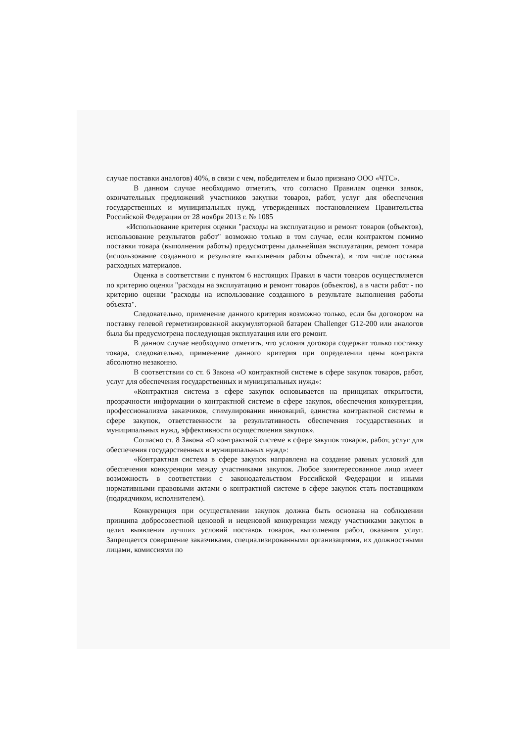случае поставки аналогов) 40%, в связи с чем, победителем и было признано ООО «ЧТС».
В данном случае необходимо отметить, что согласно Правилам оценки заявок, окончательных предложений участников закупки товаров, работ, услуг для обеспечения государственных и муниципальных нужд, утвержденных постановлением Правительства Российской Федерации от 28 ноября 2013 г. № 1085
«Использование критерия оценки "расходы на эксплуатацию и ремонт товаров (объектов), использование результатов работ" возможно только в том случае, если контрактом помимо поставки товара (выполнения работы) предусмотрены дальнейшая эксплуатация, ремонт товара (использование созданного в результате выполнения работы объекта), в том числе поставка расходных материалов.
Оценка в соответствии с пунктом 6 настоящих Правил в части товаров осуществляется по критерию оценки "расходы на эксплуатацию и ремонт товаров (объектов), а в части работ - по критерию оценки "расходы на использование созданного в результате выполнения работы объекта".
Следовательно, применение данного критерия возможно только, если бы договором на поставку гелевой герметизированной аккумуляторной батареи Challenger G12-200 или аналогов была бы предусмотрена последующая эксплуатация или его ремонт.
В данном случае необходимо отметить, что условия договора содержат только поставку товара, следовательно, применение данного критерия при определении цены контракта абсолютно незаконно.
В соответствии со ст. 6 Закона «О контрактной системе в сфере закупок товаров, работ, услуг для обеспечения государственных и муниципальных нужд»:
«Контрактная система в сфере закупок основывается на принципах открытости, прозрачности информации о контрактной системе в сфере закупок, обеспечения конкуренции, профессионализма заказчиков, стимулирования инноваций, единства контрактной системы в сфере закупок, ответственности за результативность обеспечения государственных и муниципальных нужд, эффективности осуществления закупок».
Согласно ст. 8 Закона «О контрактной системе в сфере закупок товаров, работ, услуг для обеспечения государственных и муниципальных нужд»:
«Контрактная система в сфере закупок направлена на создание равных условий для обеспечения конкуренции между участниками закупок. Любое заинтересованное лицо имеет возможность в соответствии с законодательством Российской Федерации и иными нормативными правовыми актами о контрактной системе в сфере закупок стать поставщиком (подрядчиком, исполнителем).
Конкуренция при осуществлении закупок должна быть основана на соблюдении принципа добросовестной ценовой и неценовой конкуренции между участниками закупок в целях выявления лучших условий поставок товаров, выполнения работ, оказания услуг. Запрещается совершение заказчиками, специализированными организациями, их должностными лицами, комиссиями по